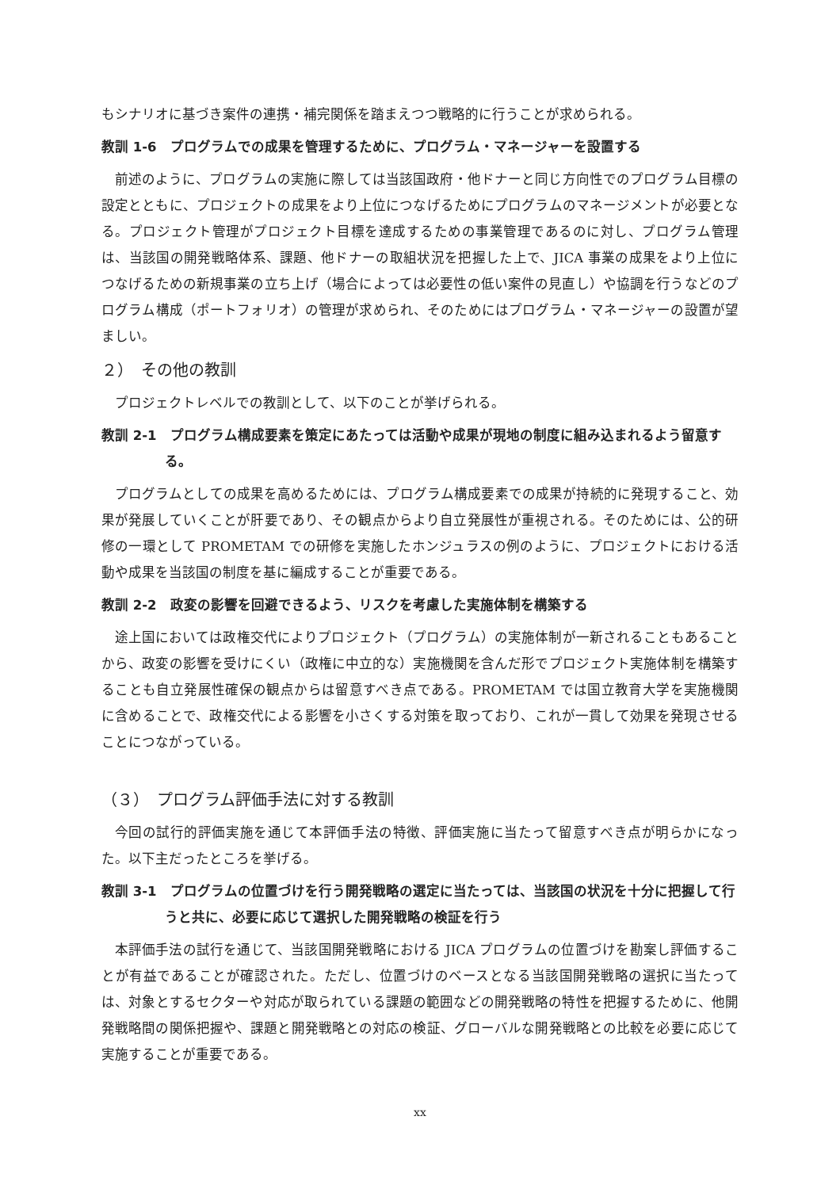もシナリオに基づき案件の連携・補完関係を踏まえつつ戦略的に行うことが求められる。
教訓 1-6　プログラムでの成果を管理するために、プログラム・マネージャーを設置する
前述のように、プログラムの実施に際しては当該国政府・他ドナーと同じ方向性でのプログラム目標の設定とともに、プロジェクトの成果をより上位につなげるためにプログラムのマネージメントが必要となる。プロジェクト管理がプロジェクト目標を達成するための事業管理であるのに対し、プログラム管理は、当該国の開発戦略体系、課題、他ドナーの取組状況を把握した上で、JICA 事業の成果をより上位につなげるための新規事業の立ち上げ（場合によっては必要性の低い案件の見直し）や協調を行うなどのプログラム構成（ポートフォリオ）の管理が求められ、そのためにはプログラム・マネージャーの設置が望ましい。
２）　その他の教訓
プロジェクトレベルでの教訓として、以下のことが挙げられる。
教訓 2-1　プログラム構成要素を策定にあたっては活動や成果が現地の制度に組み込まれるよう留意する。
プログラムとしての成果を高めるためには、プログラム構成要素での成果が持続的に発現すること、効果が発展していくことが肝要であり、その観点からより自立発展性が重視される。そのためには、公的研修の一環として PROMETAM での研修を実施したホンジュラスの例のように、プロジェクトにおける活動や成果を当該国の制度を基に編成することが重要である。
教訓 2-2　政変の影響を回避できるよう、リスクを考慮した実施体制を構築する
途上国においては政権交代によりプロジェクト（プログラム）の実施体制が一新されることもあることから、政変の影響を受けにくい（政権に中立的な）実施機関を含んだ形でプロジェクト実施体制を構築することも自立発展性確保の観点からは留意すべき点である。PROMETAM では国立教育大学を実施機関に含めることで、政権交代による影響を小さくする対策を取っており、これが一貫して効果を発現させることにつながっている。
（３）　プログラム評価手法に対する教訓
今回の試行的評価実施を通じて本評価手法の特徴、評価実施に当たって留意すべき点が明らかになった。以下主だったところを挙げる。
教訓 3-1　プログラムの位置づけを行う開発戦略の選定に当たっては、当該国の状況を十分に把握して行うと共に、必要に応じて選択した開発戦略の検証を行う
本評価手法の試行を通じて、当該国開発戦略における JICA プログラムの位置づけを勘案し評価することが有益であることが確認された。ただし、位置づけのベースとなる当該国開発戦略の選択に当たっては、対象とするセクターや対応が取られている課題の範囲などの開発戦略の特性を把握するために、他開発戦略間の関係把握や、課題と開発戦略との対応の検証、グローバルな開発戦略との比較を必要に応じて実施することが重要である。
xx